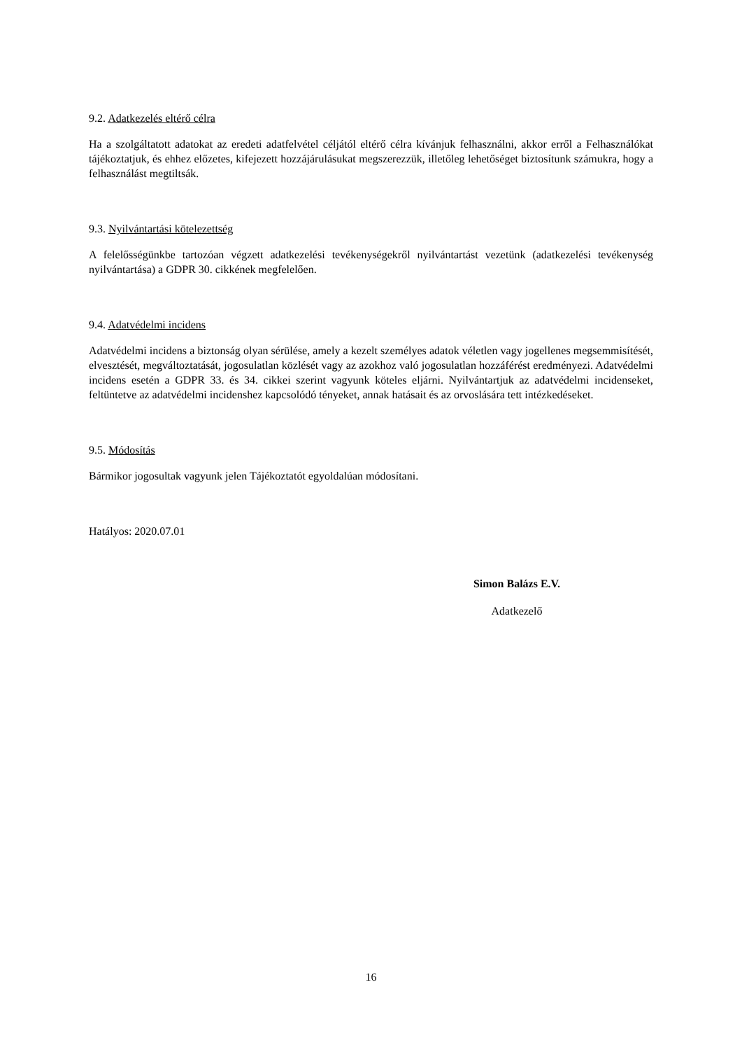9.2. Adatkezelés eltérő célra
Ha a szolgáltatott adatokat az eredeti adatfelvétel céljától eltérő célra kívánjuk felhasználni, akkor erről a Felhasználókat tájékoztatjuk, és ehhez előzetes, kifejezett hozzájárulásukat megszerezzük, illetőleg lehetőséget biztosítunk számukra, hogy a felhasználást megtiltsák.
9.3. Nyilvántartási kötelezettség
A felelősségünkbe tartozóan végzett adatkezelési tevékenységekről nyilvántartást vezetünk (adatkezelési tevékenység nyilvántartása) a GDPR 30. cikkének megfelelően.
9.4. Adatvédelmi incidens
Adatvédelmi incidens a biztonság olyan sérülése, amely a kezelt személyes adatok véletlen vagy jogellenes megsemmisítését, elvesztését, megváltoztatását, jogosulatlan közlését vagy az azokhoz való jogosulatlan hozzáférést eredményezi. Adatvédelmi incidens esetén a GDPR 33. és 34. cikkei szerint vagyunk köteles eljárni. Nyilvántartjuk az adatvédelmi incidenseket, feltüntetve az adatvédelmi incidenshez kapcsolódó tényeket, annak hatásait és az orvoslására tett intézkedéseket.
9.5. Módosítás
Bármikor jogosultak vagyunk jelen Tájékoztatót egyoldalúan módosítani.
Hatályos: 2020.07.01
Simon Balázs E.V.
Adatkezelő
16